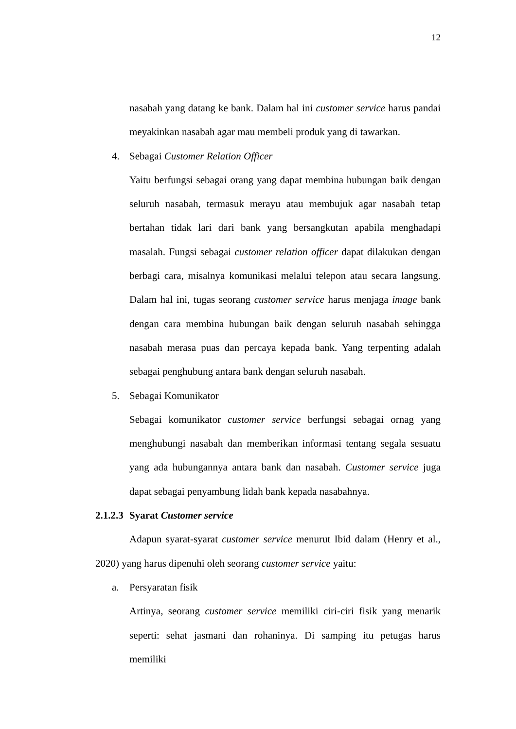12
nasabah yang datang ke bank. Dalam hal ini customer service harus pandai meyakinkan nasabah agar mau membeli produk yang di tawarkan.
4. Sebagai Customer Relation Officer
Yaitu berfungsi sebagai orang yang dapat membina hubungan baik dengan seluruh nasabah, termasuk merayu atau membujuk agar nasabah tetap bertahan tidak lari dari bank yang bersangkutan apabila menghadapi masalah. Fungsi sebagai customer relation officer dapat dilakukan dengan berbagi cara, misalnya komunikasi melalui telepon atau secara langsung. Dalam hal ini, tugas seorang customer service harus menjaga image bank dengan cara membina hubungan baik dengan seluruh nasabah sehingga nasabah merasa puas dan percaya kepada bank. Yang terpenting adalah sebagai penghubung antara bank dengan seluruh nasabah.
5. Sebagai Komunikator
Sebagai komunikator customer service berfungsi sebagai ornag yang menghubungi nasabah dan memberikan informasi tentang segala sesuatu yang ada hubungannya antara bank dan nasabah. Customer service juga dapat sebagai penyambung lidah bank kepada nasabahnya.
2.1.2.3 Syarat Customer service
Adapun syarat-syarat customer service menurut Ibid dalam (Henry et al., 2020) yang harus dipenuhi oleh seorang customer service yaitu:
a. Persyaratan fisik
Artinya, seorang customer service memiliki ciri-ciri fisik yang menarik seperti: sehat jasmani dan rohaninya. Di samping itu petugas harus memiliki